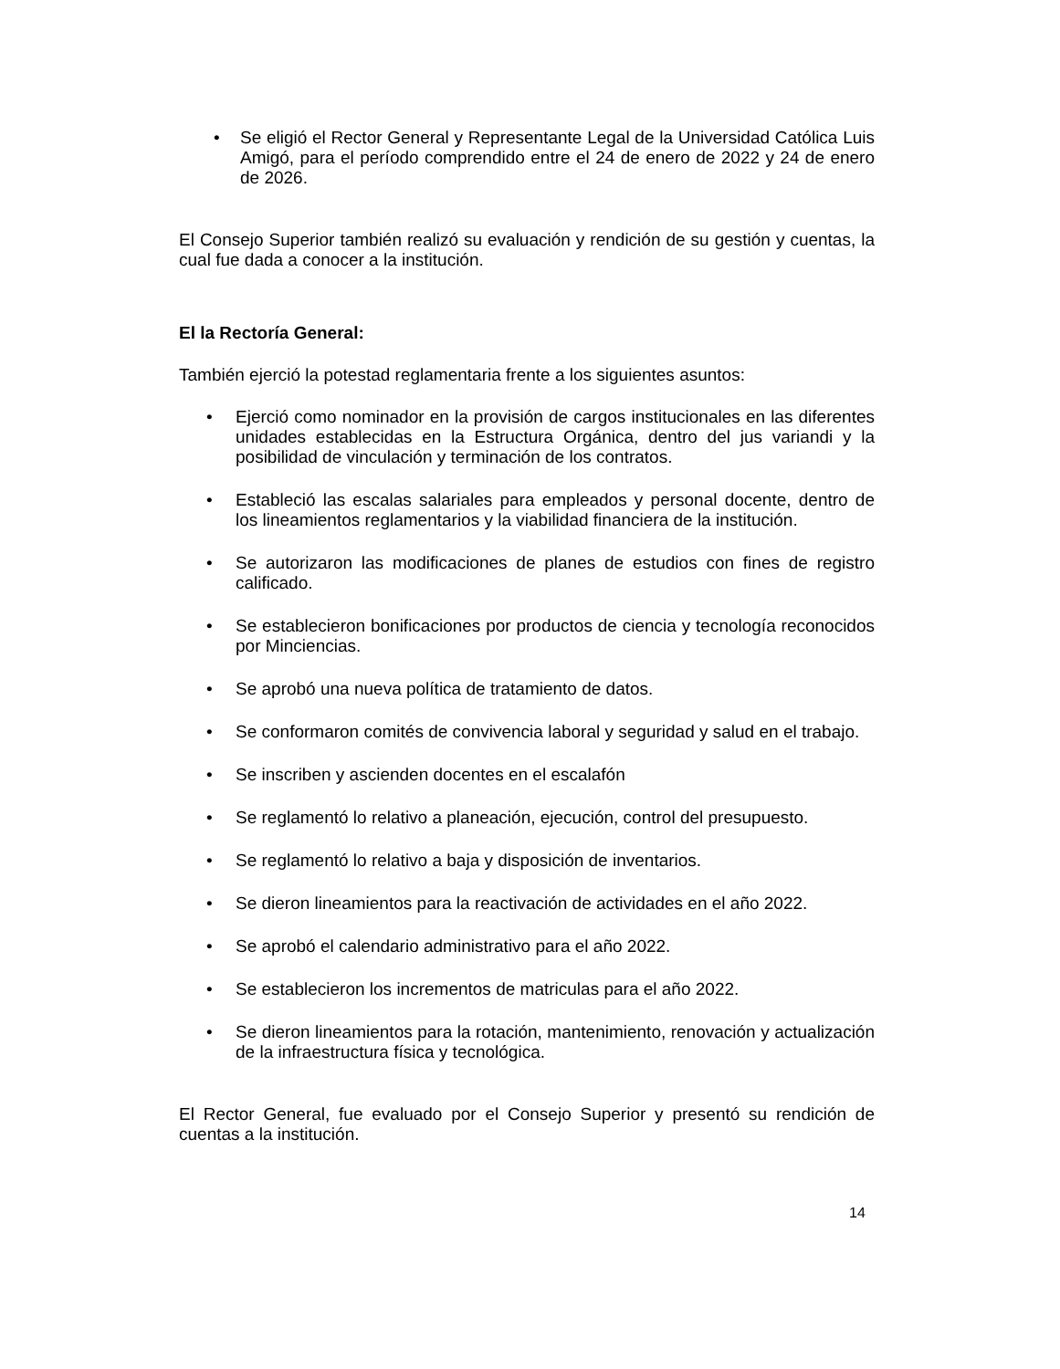• Se eligió el Rector General y Representante Legal de la Universidad Católica Luis Amigó, para el período comprendido entre el 24 de enero de 2022 y 24 de enero de 2026.
El Consejo Superior también realizó su evaluación y rendición de su gestión y cuentas, la cual fue dada a conocer a la institución.
El la Rectoría General:
También ejerció la potestad reglamentaria frente a los siguientes asuntos:
• Ejerció como nominador en la provisión de cargos institucionales en las diferentes unidades establecidas en la Estructura Orgánica, dentro del jus variandi y la posibilidad de vinculación y terminación de los contratos.
• Estableció las escalas salariales para empleados y personal docente, dentro de los lineamientos reglamentarios y la viabilidad financiera de la institución.
• Se autorizaron las modificaciones de planes de estudios con fines de registro calificado.
• Se establecieron bonificaciones por productos de ciencia y tecnología reconocidos por Minciencias.
• Se aprobó una nueva política de tratamiento de datos.
• Se conformaron comités de convivencia laboral y seguridad y salud en el trabajo.
• Se inscriben y ascienden docentes en el escalafón
• Se reglamentó lo relativo a planeación, ejecución, control del presupuesto.
• Se reglamentó lo relativo a baja y disposición de inventarios.
• Se dieron lineamientos para la reactivación de actividades en el año 2022.
• Se aprobó el calendario administrativo para el año 2022.
• Se establecieron los incrementos de matriculas para el año 2022.
• Se dieron lineamientos para la rotación, mantenimiento, renovación y actualización de la infraestructura física y tecnológica.
El Rector General, fue evaluado por el Consejo Superior y presentó su rendición de cuentas a la institución.
14